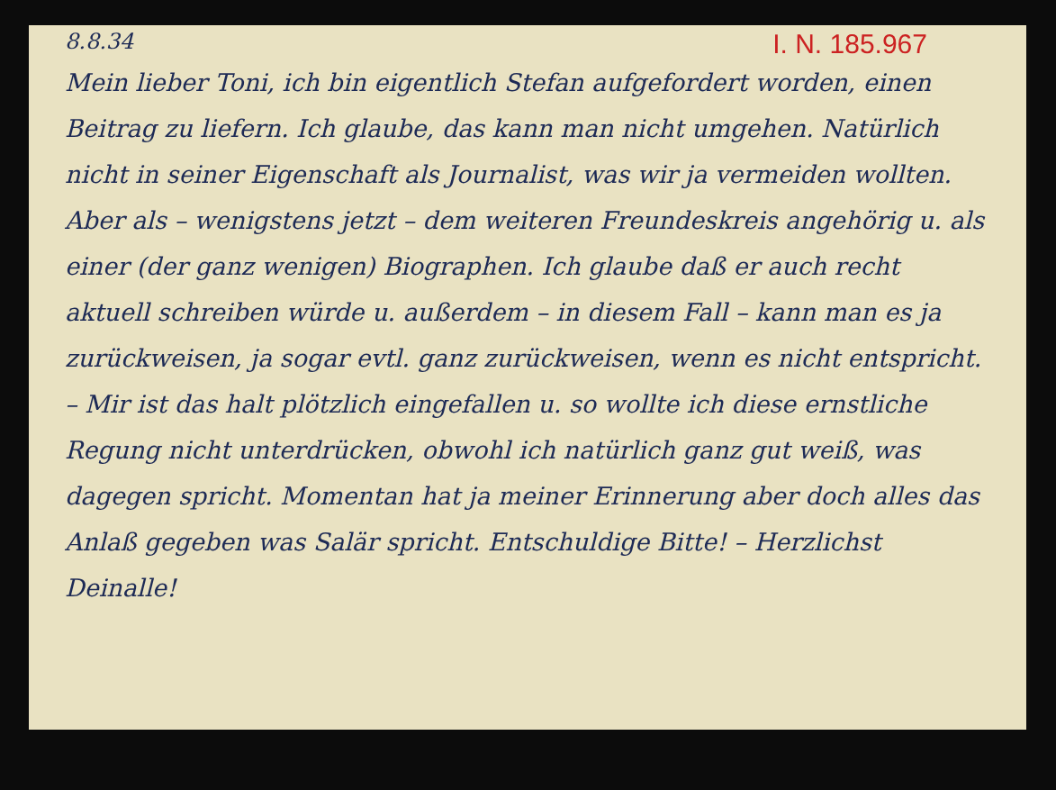8.8.34 I. N. 185.967
Mein lieber Toni, ich bin eigentlich Stefan aufgefordert worden, einen Beitrag zu liefern. Ich glaube, das kann man nicht umgehen. Natürlich nicht in seiner Eigenschaft als Journalist, was wir ja vermeiden wollten. Aber als – wenigstens jetzt – dem weiteren Freundeskreis angehörig u. als einer (der ganz wenigen) Biographen. Ich glaube daß er auch recht aktuell schreiben würde u. außerdem – in diesem Fall – kann man es ja zurückweisen, ja sogar evtl. ganz zurückweisen, wenn es nicht entspricht. – Mir ist das halt plötzlich eingefallen u. so wollte ich diese ernstliche Regung nicht unterdrücken, obwohl ich natürlich ganz gut weiß, was dagegen spricht. Momentan hat ja meiner Erinnerung aber doch alles das Anlaß gegeben was Salär spricht. Entschuldige Bitte! – Herzlichst Deinalle!